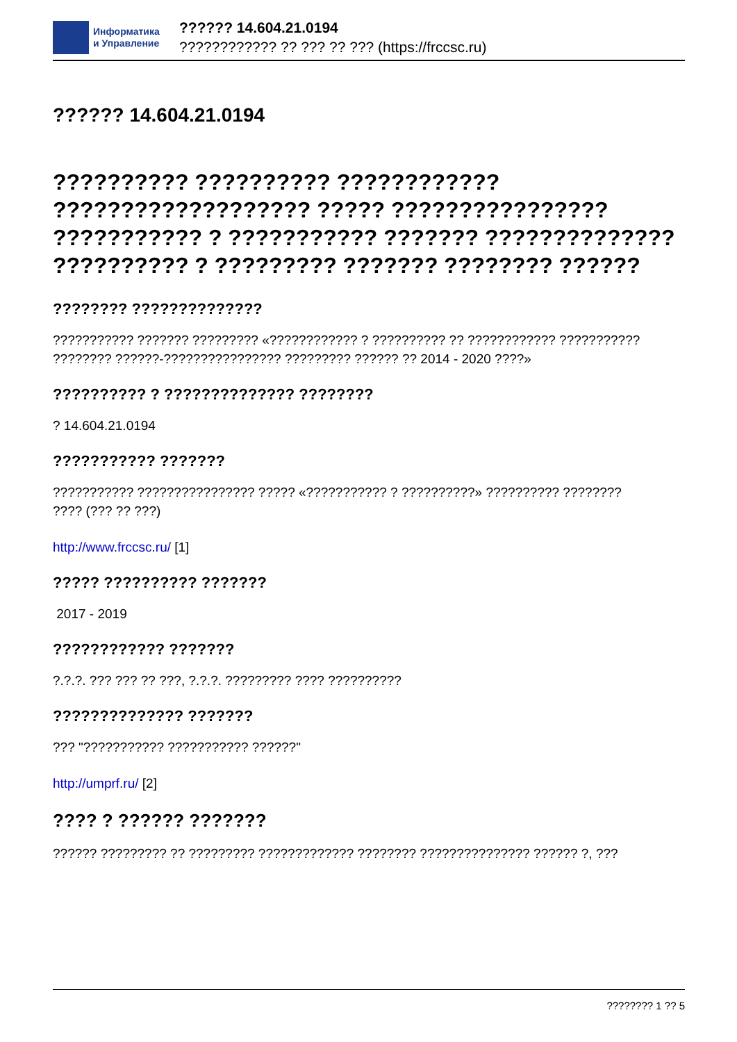Информатика
и Управление
?????? 14.604.21.0194
???????????? ?? ??? ?? ??? (https://frccsc.ru)
?????? 14.604.21.0194
?????????? ?????????? ???????????? ??????????????????? ????? ???????????????? ??????????? ? ??????????? ??????? ?????????????? ?????????? ? ????????? ??????? ???????? ??????
???????? ??????????????
??????????? ??????? ????????? «???????????? ? ?????????? ?? ???????????? ???????????
???????? ??????-???????????????? ????????? ?????? ?? 2014 - 2020 ????»
?????????? ? ?????????????? ????????
? 14.604.21.0194
??????????? ???????
??????????? ???????????????? ????? «??????????? ? ??????????» ?????????? ????????
???? (??? ?? ???)
http://www.frccsc.ru/ [1]
????? ?????????? ???????
2017 - 2019
???????????? ???????
?.?.?. ??? ??? ?? ???, ?.?.?. ????????? ???? ??????????
?????????????? ???????
??? "??????????? ??????????? ??????"
http://umprf.ru/ [2]
???? ? ?????? ???????
?????? ????????? ?? ????????? ????????????? ???????? ??????????????? ?????? ?, ???
???????? 1 ?? 5